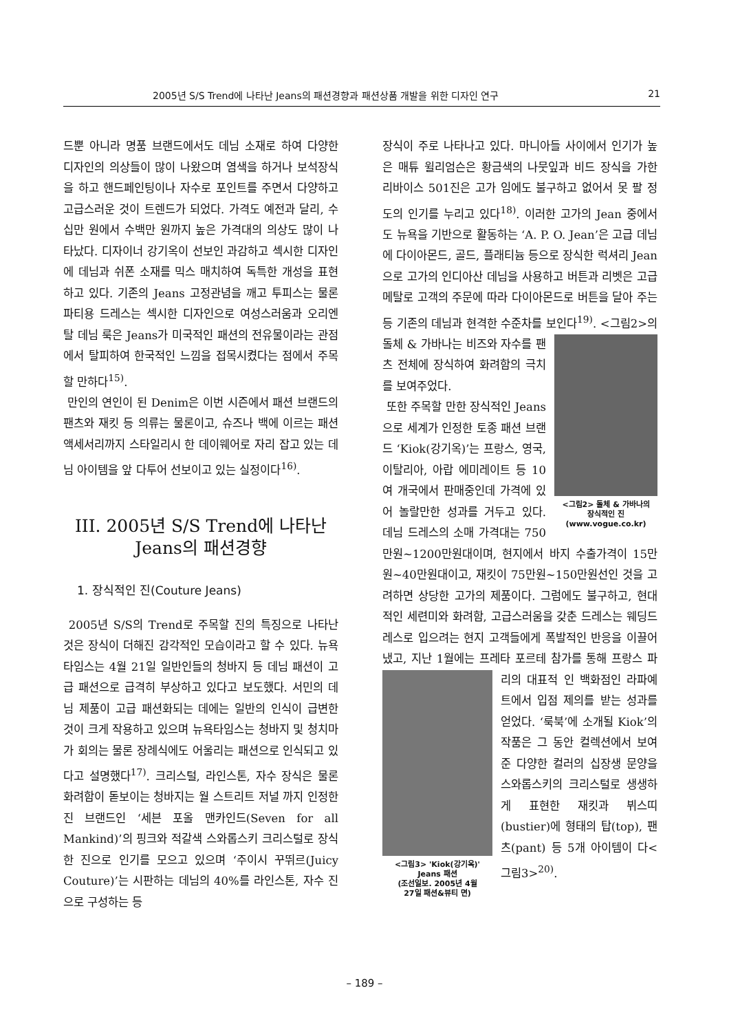2005년 S/S Trend에 나타난 Jeans의 패션경향과 패션상품 개발을 위한 디자인 연구 21
드뿐 아니라 명품 브랜드에서도 데님 소재로 하여 다양한 디자인의 의상들이 많이 나왔으며 염색을 하거나 보석장식을 하고 핸드페인팅이나 자수로 포인트를 주면서 다양하고 고급스러운 것이 트렌드가 되었다. 가격도 예전과 달리, 수십만 원에서 수백만 원까지 높은 가격대의 의상도 많이 나타났다. 디자이너 강기옥이 선보인 과감하고 섹시한 디자인에 데님과 쉬폰 소재를 믹스 매치하여 독특한 개성을 표현하고 있다. 기존의 Jeans 고정관념을 깨고 투피스는 물론 파티용 드레스는 섹시한 디자인으로 여성스러움과 오리엔탈 데님 룩은 Jeans가 미국적인 패션의 전유물이라는 관점에서 탈피하여 한국적인 느낌을 접목시켰다는 점에서 주목할 만하다<sup>15)</sup>.
만인의 연인이 된 Denim은 이번 시즌에서 패션 브랜드의 팬츠와 재킷 등 의류는 물론이고, 슈즈나 백에 이르는 패션 액세서리까지 스타일리시 한 데이웨어로 자리 잡고 있는 데님 아이템을 앞 다투어 선보이고 있는 실정이다<sup>16)</sup>.
III. 2005년 S/S Trend에 나타난
Jeans의 패션경향
1. 장식적인 진(Couture Jeans)
2005년 S/S의 Trend로 주목할 진의 특징으로 나타난 것은 장식이 더해진 감각적인 모습이라고 할 수 있다. 뉴욕타임스는 4월 21일 일반인들의 청바지 등 데님 패션이 고급 패션으로 급격히 부상하고 있다고 보도했다. 서민의 데님 제품이 고급 패션화되는 데에는 일반의 인식이 급변한 것이 크게 작용하고 있으며 뉴욕타임스는 청바지 및 청치마가 회의는 물론 장례식에도 어울리는 패션으로 인식되고 있다고 설명했다<sup>17)</sup>. 크리스털, 라인스톤, 자수 장식은 물론 화려함이 돋보이는 청바지는 월 스트리트 저널 까지 인정한 진 브랜드인 ‘세븐 포올 맨카인드(Seven for all Mankind)’의 핑크와 적갈색 스와롭스키 크리스털로 장식한 진으로 인기를 모으고 있으며 ‘주이시 꾸뛰르(Juicy Couture)’는 시판하는 데님의 40%를 라인스톤, 자수 진으로 구성하는 등
장식이 주로 나타나고 있다. 마니아들 사이에서 인기가 높은 매튜 윌리엄슨은 황금색의 나뭇잎과 비드 장식을 가한 리바이스 501진은 고가 임에도 불구하고 없어서 못 팔 정도의 인기를 누리고 있다<sup>18)</sup>. 이러한 고가의 Jean 중에서도 뉴욕을 기반으로 활동하는 ‘A. P. O. Jean’은 고급 데님에 다이아몬드, 골드, 플래티늄 등으로 장식한 럭셔리 Jean으로 고가의 인디아산 데님을 사용하고 버튼과 리벳은 고급 메탈로 고객의 주문에 따라 다이아몬드로 버튼을 달아 주는 등 기존의 데님과 현격한 수준차를 보인다<sup>19)</sup>. <그림2>의 <그림2> 돌체 & 가바나의
장식적인 진
(www.vogue.co.kr) 돌체 & 가바나는 비즈와 자수를 팬츠 전체에 장식하여 화려함의 극치를 보여주었다.
또한 주목할 만한 장식적인 Jeans으로 세계가 인정한 토종 패션 브랜드 ‘Kiok(강기옥)’는 프랑스, 영국, 이탈리아, 아랍 에미레이트 등 10여 개국에서 판매중인데 가격에 있어 놀랄만한 성과를 거두고 있다. 데님 드레스의 소매 가격대는 750만원~1200만원대이며, 현지에서 바지 수출가격이 15만원~40만원대이고, 재킷이 75만원~150만원선인 것을 고려하면 상당한 고가의 제품이다. 그럼에도 불구하고, 현대적인 세련미와 화려함, 고급스러움을 갖춘 드레스는 웨딩드레스로 입으려는 현지 고객들에게 폭발적인 반응을 이끌어 냈고, 지난 1월에는 프레타 포르테 참가를 통해 프랑스 파리의 대표적 <그림3> 'Kiok(강기옥)'
Jeans 패션
(조선일보. 2005년 4월
27일 패션&뷰티 면) 인 백화점인 라파예트에서 입점 제의를 받는 성과를 얻었다. ‘룩북’에 소개될 Kiok’의 작품은 그 동안 컬렉션에서 보여준 다양한 컬러의 십장생 문양을 스와롭스키의 크리스털로 생생하게 표현한 재킷과 뷔스띠(bustier)에 형태의 탑(top), 팬츠(pant) 등 5개 아이템이 다<그림3><sup>20)</sup>.
– 189 –